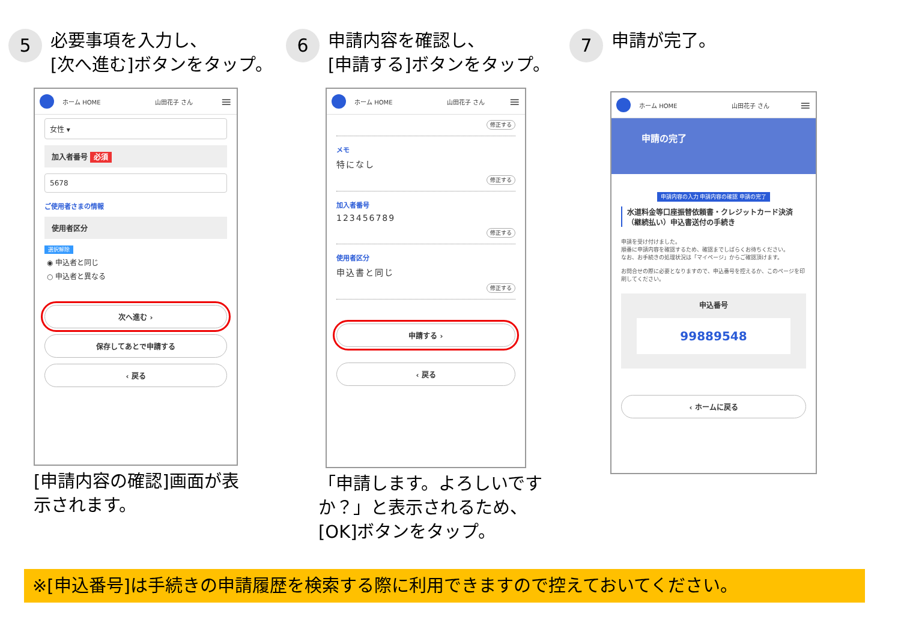5
必要事項を入力し、
[次へ進む]ボタンをタップ。
ホーム HOME 山田花子 さん ≡
女性 ▾
加入者番号 必須
5678
ご使用者さまの情報
使用者区分
選択解除
◉ 申込者と同じ
○ 申込者と異なる
次へ進む ›
保存してあとで申請する
‹ 戻る
[申請内容の確認]画面が表
示されます。
6
申請内容を確認し、
[申請する]ボタンをタップ。
ホーム HOME 山田花子 さん ≡
修正する
メモ
特になし
修正する
加入者番号
123456789
修正する
使用者区分
申込書と同じ
修正する
申請する ›
‹ 戻る
「申請します。よろしいです
か？」と表示されるため、
[OK]ボタンをタップ。
7
申請が完了。
ホーム HOME 山田花子 さん ≡
申請の完了
申請内容の入力 申請内容の確認 申請の完了
水道料金等口座振替依頼書・クレジットカード決済（継続払い）申込書送付の手続き
申請を受け付けました。
順番に申請内容を確認するため、確認までしばらくお待ちください。
なお、お手続きの処理状況は「マイページ」からご確認頂けます。
お問合せの際に必要となりますので、申込番号を控えるか、このページを印刷してください。
申込番号
99889548
‹ ホームに戻る
※[申込番号]は手続きの申請履歴を検索する際に利用できますので控えておいてください。